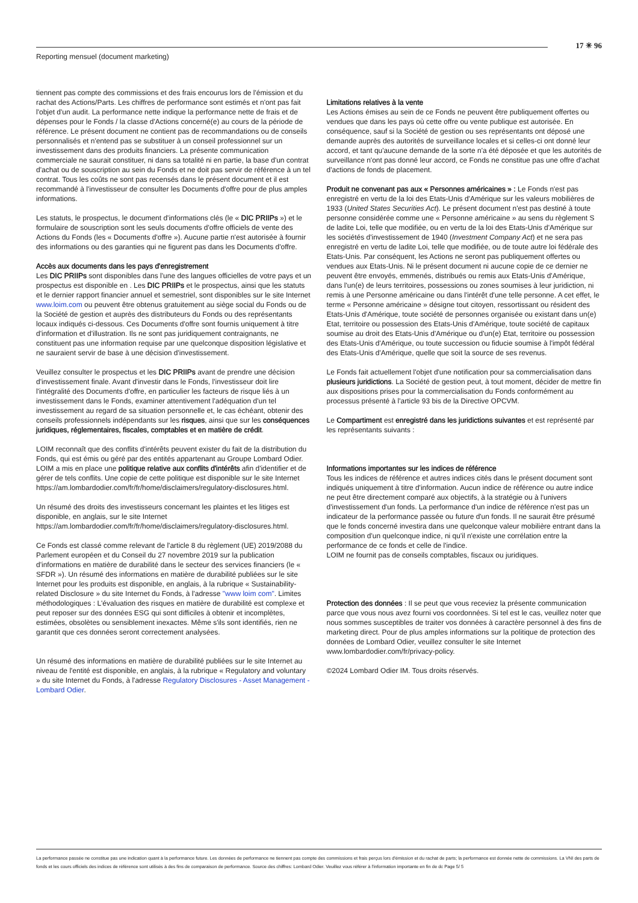17 ✳ 96
Reporting mensuel (document marketing)
tiennent pas compte des commissions et des frais encourus lors de l'émission et du rachat des Actions/Parts. Les chiffres de performance sont estimés et n'ont pas fait l'objet d'un audit. La performance nette indique la performance nette de frais et de dépenses pour le Fonds / la classe d'Actions concerné(e) au cours de la période de référence. Le présent document ne contient pas de recommandations ou de conseils personnalisés et n'entend pas se substituer à un conseil professionnel sur un investissement dans des produits financiers. La présente communication commerciale ne saurait constituer, ni dans sa totalité ni en partie, la base d'un contrat d'achat ou de souscription au sein du Fonds et ne doit pas servir de référence à un tel contrat. Tous les coûts ne sont pas recensés dans le présent document et il est recommandé à l'investisseur de consulter les Documents d'offre pour de plus amples informations.
Les statuts, le prospectus, le document d'informations clés (le « DIC PRIIPs ») et le formulaire de souscription sont les seuls documents d'offre officiels de vente des Actions du Fonds (les « Documents d'offre »). Aucune partie n'est autorisée à fournir des informations ou des garanties qui ne figurent pas dans les Documents d'offre.
Accès aux documents dans les pays d'enregistrement
Les DIC PRIIPs sont disponibles dans l'une des langues officielles de votre pays et un prospectus est disponible en . Les DIC PRIIPs et le prospectus, ainsi que les statuts et le dernier rapport financier annuel et semestriel, sont disponibles sur le site Internet www.loim.com ou peuvent être obtenus gratuitement au siège social du Fonds ou de la Société de gestion et auprès des distributeurs du Fonds ou des représentants locaux indiqués ci-dessous. Ces Documents d'offre sont fournis uniquement à titre d'information et d'illustration. Ils ne sont pas juridiquement contraignants, ne constituent pas une information requise par une quelconque disposition législative et ne sauraient servir de base à une décision d'investissement.
Veuillez consulter le prospectus et les DIC PRIIPs avant de prendre une décision d'investissement finale. Avant d'investir dans le Fonds, l'investisseur doit lire l'intégralité des Documents d'offre, en particulier les facteurs de risque liés à un investissement dans le Fonds, examiner attentivement l'adéquation d'un tel investissement au regard de sa situation personnelle et, le cas échéant, obtenir des conseils professionnels indépendants sur les risques, ainsi que sur les conséquences juridiques, réglementaires, fiscales, comptables et en matière de crédit.
LOIM reconnaît que des conflits d'intérêts peuvent exister du fait de la distribution du Fonds, qui est émis ou géré par des entités appartenant au Groupe Lombard Odier. LOIM a mis en place une politique relative aux conflits d'intérêts afin d'identifier et de gérer de tels conflits. Une copie de cette politique est disponible sur le site Internet https://am.lombardodier.com/fr/fr/home/disclaimers/regulatory-disclosures.html.
Un résumé des droits des investisseurs concernant les plaintes et les litiges est disponible, en anglais, sur le site Internet https://am.lombardodier.com/fr/fr/home/disclaimers/regulatory-disclosures.html.
Ce Fonds est classé comme relevant de l'article 8 du règlement (UE) 2019/2088 du Parlement européen et du Conseil du 27 novembre 2019 sur la publication d'informations en matière de durabilité dans le secteur des services financiers (le « SFDR »). Un résumé des informations en matière de durabilité publiées sur le site Internet pour les produits est disponible, en anglais, à la rubrique « Sustainability-related Disclosure » du site Internet du Fonds, à l'adresse "www loim com". Limites méthodologiques : L'évaluation des risques en matière de durabilité est complexe et peut reposer sur des données ESG qui sont difficiles à obtenir et incomplètes, estimées, obsolètes ou sensiblement inexactes. Même s'ils sont identifiés, rien ne garantit que ces données seront correctement analysées.
Un résumé des informations en matière de durabilité publiées sur le site Internet au niveau de l'entité est disponible, en anglais, à la rubrique « Regulatory and voluntary » du site Internet du Fonds, à l'adresse Regulatory Disclosures - Asset Management - Lombard Odier.
Limitations relatives à la vente
Les Actions émises au sein de ce Fonds ne peuvent être publiquement offertes ou vendues que dans les pays où cette offre ou vente publique est autorisée. En conséquence, sauf si la Société de gestion ou ses représentants ont déposé une demande auprès des autorités de surveillance locales et si celles-ci ont donné leur accord, et tant qu'aucune demande de la sorte n'a été déposée et que les autorités de surveillance n'ont pas donné leur accord, ce Fonds ne constitue pas une offre d'achat d'actions de fonds de placement.
Produit ne convenant pas aux « Personnes américaines » : Le Fonds n'est pas enregistré en vertu de la loi des Etats-Unis d'Amérique sur les valeurs mobilières de 1933 (United States Securities Act). Le présent document n'est pas destiné à toute personne considérée comme une « Personne américaine » au sens du règlement S de ladite Loi, telle que modifiée, ou en vertu de la loi des Etats-Unis d'Amérique sur les sociétés d'investissement de 1940 (Investment Company Act) et ne sera pas enregistré en vertu de ladite Loi, telle que modifiée, ou de toute autre loi fédérale des Etats-Unis. Par conséquent, les Actions ne seront pas publiquement offertes ou vendues aux Etats-Unis. Ni le présent document ni aucune copie de ce dernier ne peuvent être envoyés, emmenés, distribués ou remis aux Etats-Unis d'Amérique, dans l'un(e) de leurs territoires, possessions ou zones soumises à leur juridiction, ni remis à une Personne américaine ou dans l'intérêt d'une telle personne. A cet effet, le terme « Personne américaine » désigne tout citoyen, ressortissant ou résident des Etats-Unis d'Amérique, toute société de personnes organisée ou existant dans un(e) Etat, territoire ou possession des Etats-Unis d'Amérique, toute société de capitaux soumise au droit des Etats-Unis d'Amérique ou d'un(e) Etat, territoire ou possession des Etats-Unis d'Amérique, ou toute succession ou fiducie soumise à l'impôt fédéral des Etats-Unis d'Amérique, quelle que soit la source de ses revenus.
Le Fonds fait actuellement l'objet d'une notification pour sa commercialisation dans plusieurs juridictions. La Société de gestion peut, à tout moment, décider de mettre fin aux dispositions prises pour la commercialisation du Fonds conformément au processus présenté à l'article 93 bis de la Directive OPCVM.
Le Compartiment est enregistré dans les juridictions suivantes et est représenté par les représentants suivants :
Informations importantes sur les indices de référence
Tous les indices de référence et autres indices cités dans le présent document sont indiqués uniquement à titre d'information. Aucun indice de référence ou autre indice ne peut être directement comparé aux objectifs, à la stratégie ou à l'univers d'investissement d'un fonds. La performance d'un indice de référence n'est pas un indicateur de la performance passée ou future d'un fonds. Il ne saurait être présumé que le fonds concerné investira dans une quelconque valeur mobilière entrant dans la composition d'un quelconque indice, ni qu'il n'existe une corrélation entre la performance de ce fonds et celle de l'indice.
LOIM ne fournit pas de conseils comptables, fiscaux ou juridiques.
Protection des données : Il se peut que vous receviez la présente communication parce que vous nous avez fourni vos coordonnées. Si tel est le cas, veuillez noter que nous sommes susceptibles de traiter vos données à caractère personnel à des fins de marketing direct. Pour de plus amples informations sur la politique de protection des données de Lombard Odier, veuillez consulter le site Internet www.lombardodier.com/fr/privacy-policy.
©2024 Lombard Odier IM. Tous droits réservés.
La performance passée ne constitue pas une indication quant à la performance future. Les données de performance ne tiennent pas compte des commissions et frais perçus lors d'émission et du rachat de parts; la performance est donnée nette de commissions. La VNI des parts de fonds et les cours officiels des indices de référence sont utilisés à des fins de comparaison de performance. Source des chiffres: Lombard Odier. Veuillez vous référer à l'information importante en fin de dc Page 5/ 5